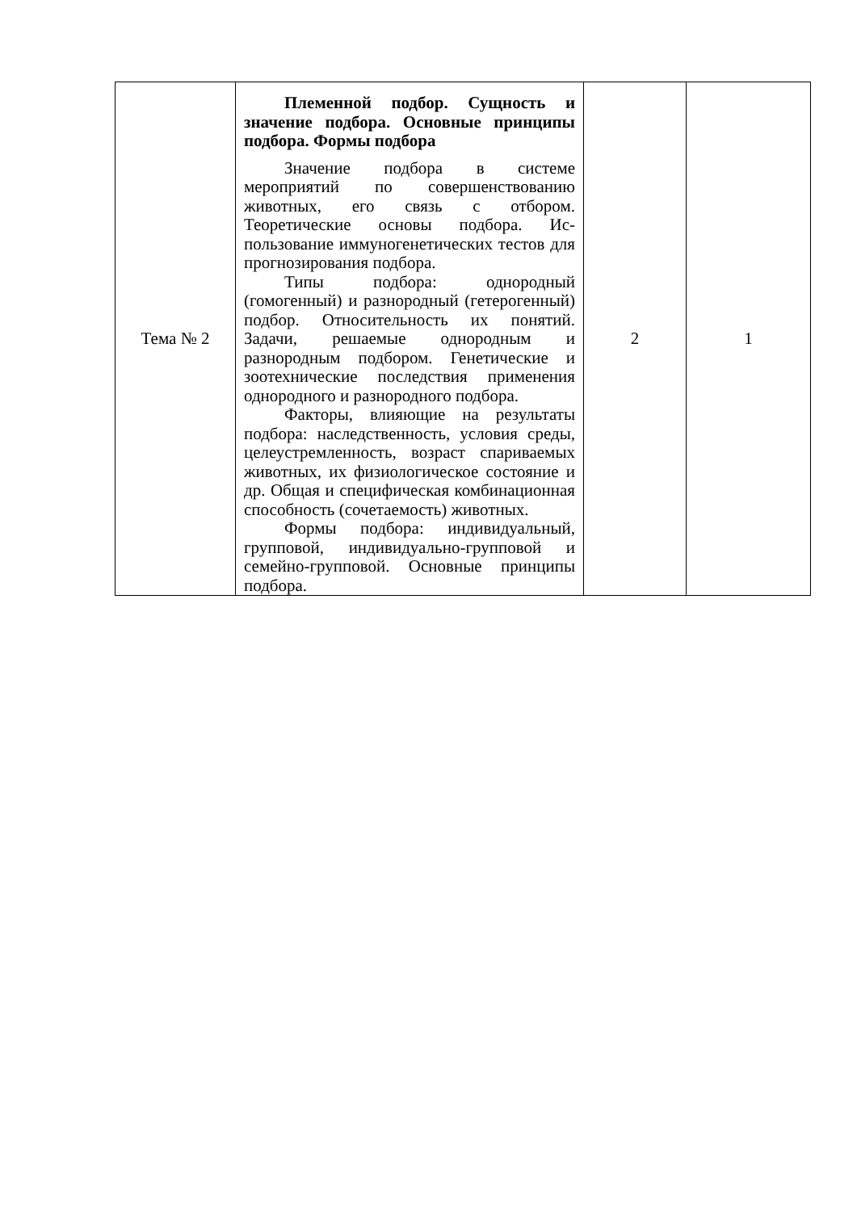| Тема № 2 | Племенной подбор. Сущность и значение подбора. Основные принципы подбора. Формы подбора Значение подбора в системе мероприятий по совершенствованию животных, его связь с отбором. Теоретические основы подбора. Ис-пользование иммуногенетических тестов для прогнозирования подбора. Типы подбора: однородный (гомогенный) и разнородный (гетерогенный) подбор. Относительность их понятий. Задачи, решаемые однородным и разнородным подбором. Генетические и зоотехнические последствия применения однородного и разнородного подбора. Факторы, влияющие на результаты подбора: наследственность, условия среды, целеустремленность, возраст спариваемых животных, их физиологическое состояние и др. Общая и специфическая комбинационная способность (сочетаемость) животных. Формы подбора: индивидуальный, групповой, индивидуально-групповой и семейно-групповой. Основные принципы подбора. | 2 | 1 |